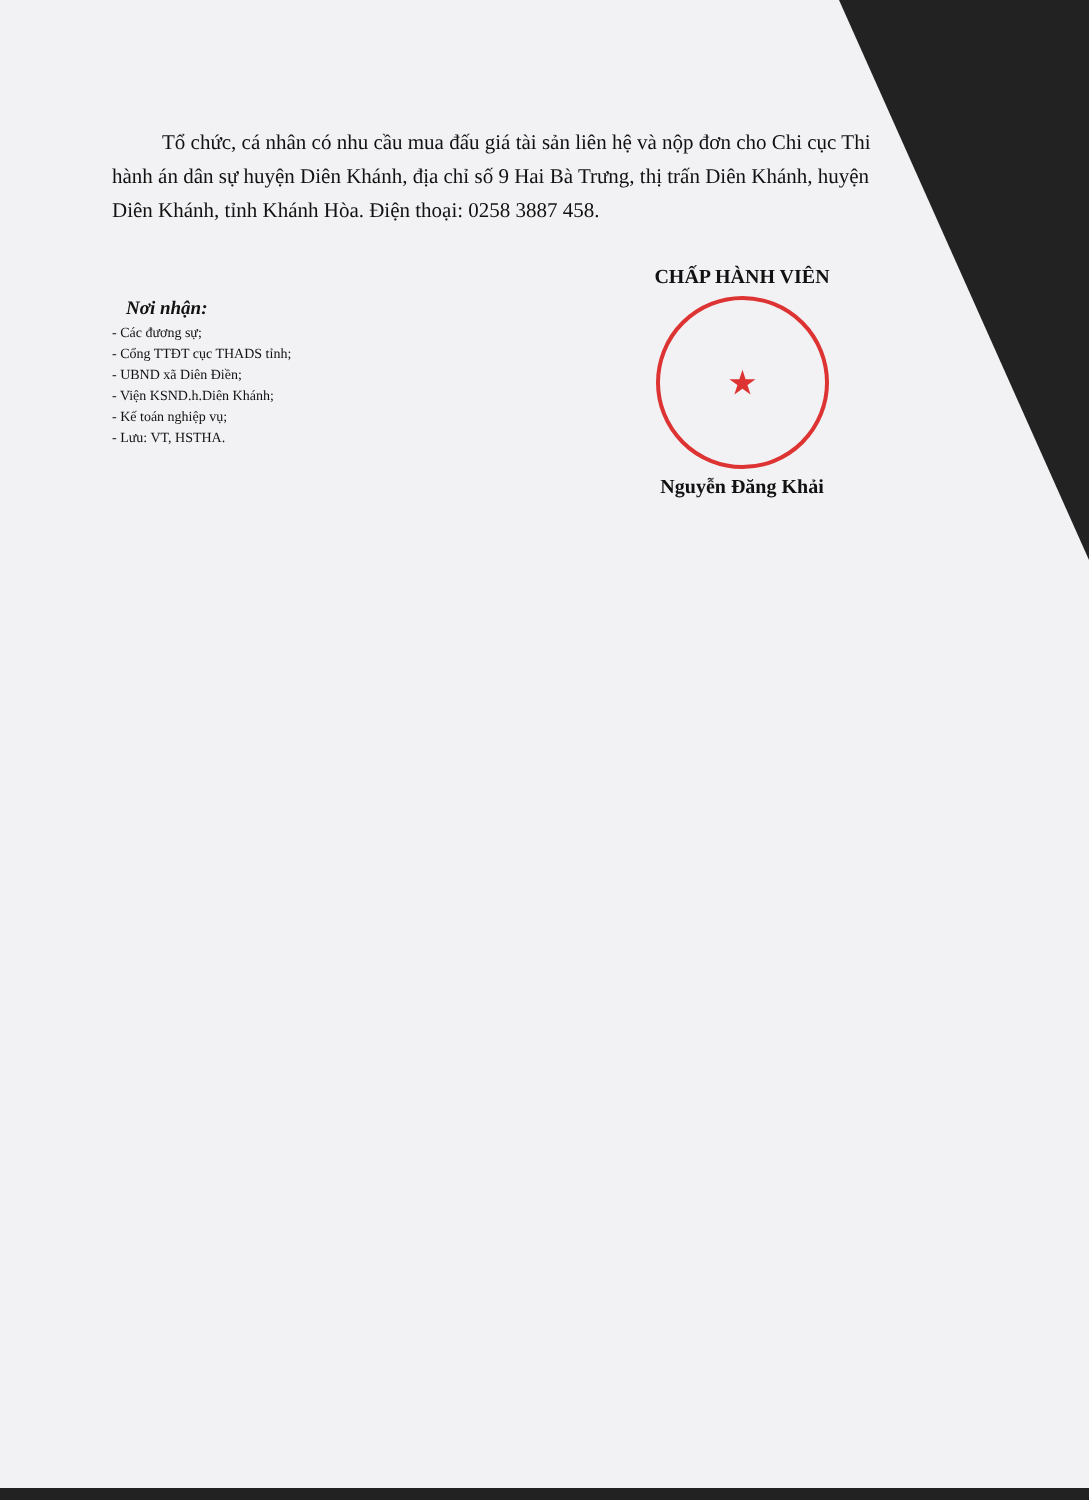Tổ chức, cá nhân có nhu cầu mua đấu giá tài sản liên hệ và nộp đơn cho Chi cục Thi hành án dân sự huyện Diên Khánh, địa chỉ số 9 Hai Bà Trưng, thị trấn Diên Khánh, huyện Diên Khánh, tỉnh Khánh Hòa. Điện thoại: 0258 3887 458.
Nơi nhận:
- Các đương sự;
- Cổng TTĐT cục THADS tỉnh;
- UBND xã Diên Điền;
- Viện KSND.h.Diên Khánh;
- Kế toán nghiệp vụ;
- Lưu: VT, HSTHA.
CHẤP HÀNH VIÊN
★
Nguyễn Đăng Khải